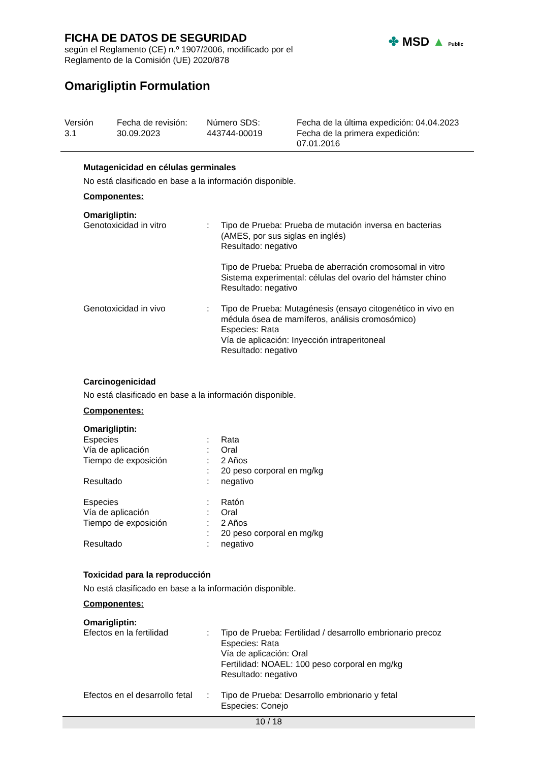FICHA DE DATOS DE SEGURIDAD
según el Reglamento (CE) n.º 1907/2006, modificado por el
Reglamento de la Comisión (UE) 2020/878
Omarigliptin Formulation
✤ MSD ▲ Public
Versión
3.1
Fecha de revisión:
30.09.2023
Número SDS:
443744-00019
Fecha de la última expedición: 04.04.2023
Fecha de la primera expedición:
07.01.2016
Mutagenicidad en células germinales
No está clasificado en base a la información disponible.
Componentes:
Omarigliptin:
| Genotoxicidad in vitro | : | Tipo de Prueba: Prueba de mutación inversa en bacterias (AMES, por sus siglas en inglés) Resultado: negativo Tipo de Prueba: Prueba de aberración cromosomal in vitro Sistema experimental: células del ovario del hámster chino Resultado: negativo |
| Genotoxicidad in vivo | : | Tipo de Prueba: Mutagénesis (ensayo citogenético in vivo en médula ósea de mamíferos, análisis cromosómico) Especies: Rata Vía de aplicación: Inyección intraperitoneal Resultado: negativo |
Carcinogenicidad
No está clasificado en base a la información disponible.
Componentes:
Omarigliptin:
| Especies | : | Rata |
| Vía de aplicación | : | Oral |
| Tiempo de exposición | : | 2 Años |
| | : | 20 peso corporal en mg/kg |
| Resultado | : | negativo |
| Especies | : | Ratón |
| Vía de aplicación | : | Oral |
| Tiempo de exposición | : | 2 Años |
| | : | 20 peso corporal en mg/kg |
| Resultado | : | negativo |
Toxicidad para la reproducción
No está clasificado en base a la información disponible.
Componentes:
Omarigliptin:
| Efectos en la fertilidad | : | Tipo de Prueba: Fertilidad / desarrollo embrionario precoz Especies: Rata Vía de aplicación: Oral Fertilidad: NOAEL: 100 peso corporal en mg/kg Resultado: negativo |
| Efectos en el desarrollo fetal | : | Tipo de Prueba: Desarrollo embrionario y fetal Especies: Conejo |
10 / 18